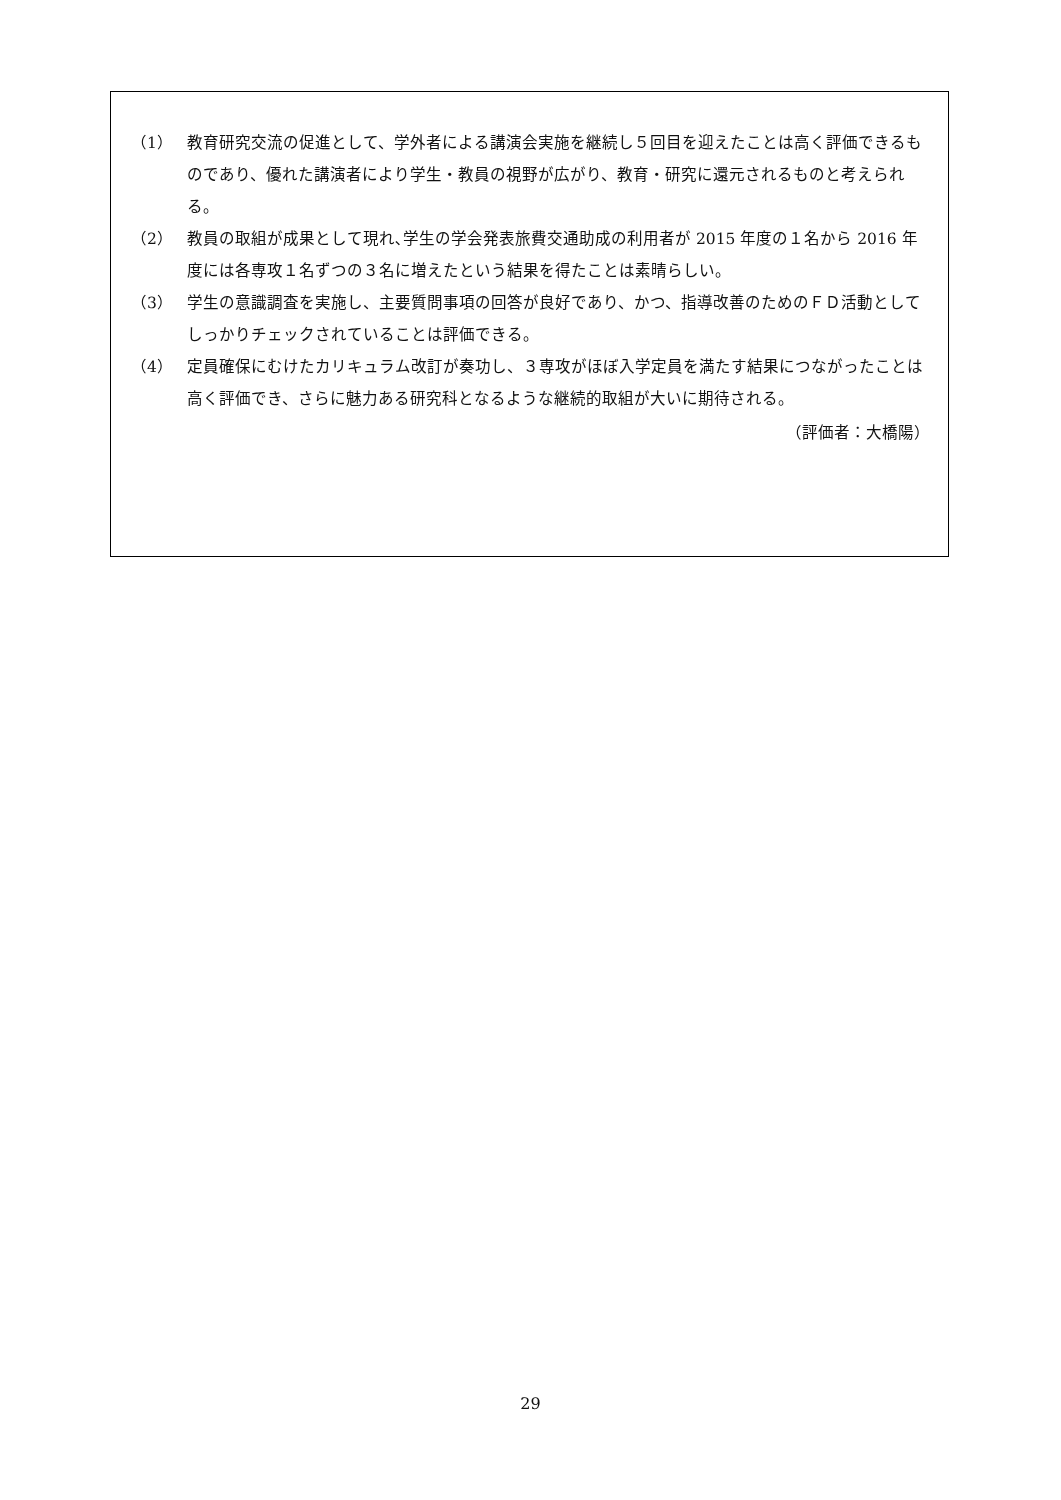（1） 教育研究交流の促進として、学外者による講演会実施を継続し５回目を迎えたことは高く評価できるものであり、優れた講演者により学生・教員の視野が広がり、教育・研究に還元されるものと考えられる。
（2） 教員の取組が成果として現れ､学生の学会発表旅費交通助成の利用者が 2015 年度の１名から 2016 年度には各専攻１名ずつの３名に増えたという結果を得たことは素晴らしい。
（3） 学生の意識調査を実施し、主要質問事項の回答が良好であり、かつ、指導改善のためのＦＤ活動としてしっかりチェックされていることは評価できる。
（4） 定員確保にむけたカリキュラム改訂が奏功し、３専攻がほぼ入学定員を満たす結果につながったことは高く評価でき、さらに魅力ある研究科となるような継続的取組が大いに期待される。
（評価者：大橋陽）
29